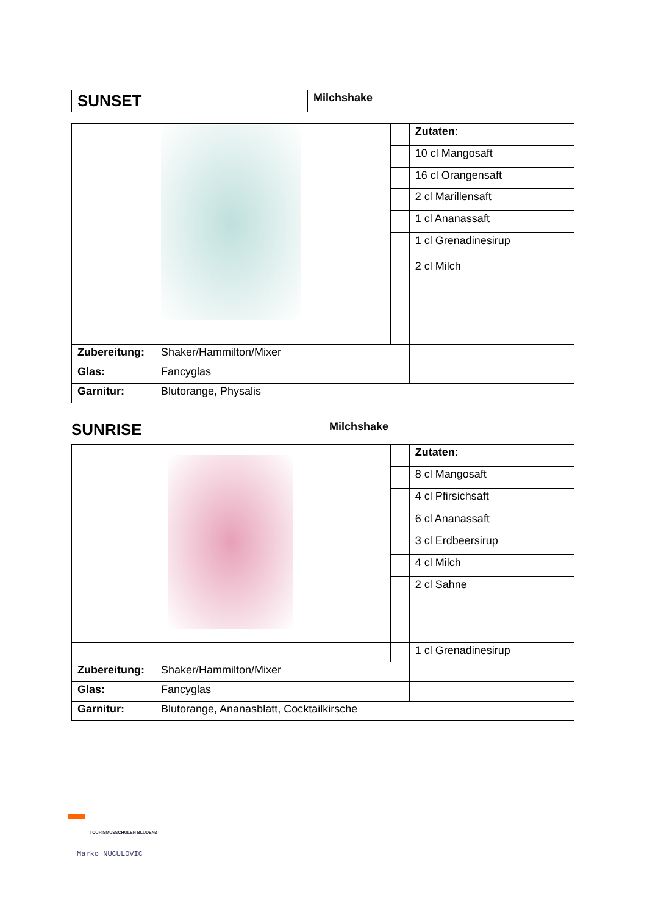| SUNSET | Milchshake |
| | | | Zutaten : |
| | | | 10 cl Mangosaft |
| | | | 16 cl Orangensaft |
| | | | 2 cl Marillensaft |
| | | | 1 cl Ananassaft |
| | | | 1 cl Grenadinesirup 2 cl Milch |
| Zubereitung: | Shaker/Hammilton/Mixer | | |
| Glas: | Fancyglas | | |
| Garnitur: | Blutorange, Physalis | | |
SUNRISE Milchshake
| | | | Zutaten : |
| | | | 8 cl Mangosaft |
| | | | 4 cl Pfirsichsaft |
| | | | 6 cl Ananassaft |
| | | | 3 cl Erdbeersirup |
| | | | 4 cl Milch |
| | | | 2 cl Sahne |
| | | | 1 cl Grenadinesirup |
| Zubereitung: | Shaker/Hammilton/Mixer | | |
| Glas: | Fancyglas | | |
| Garnitur: | Blutorange, Ananasblatt, Cocktailkirsche | | |
TOURISMUSSCHULEN BLUDENZ
Marko NUCULOVIC